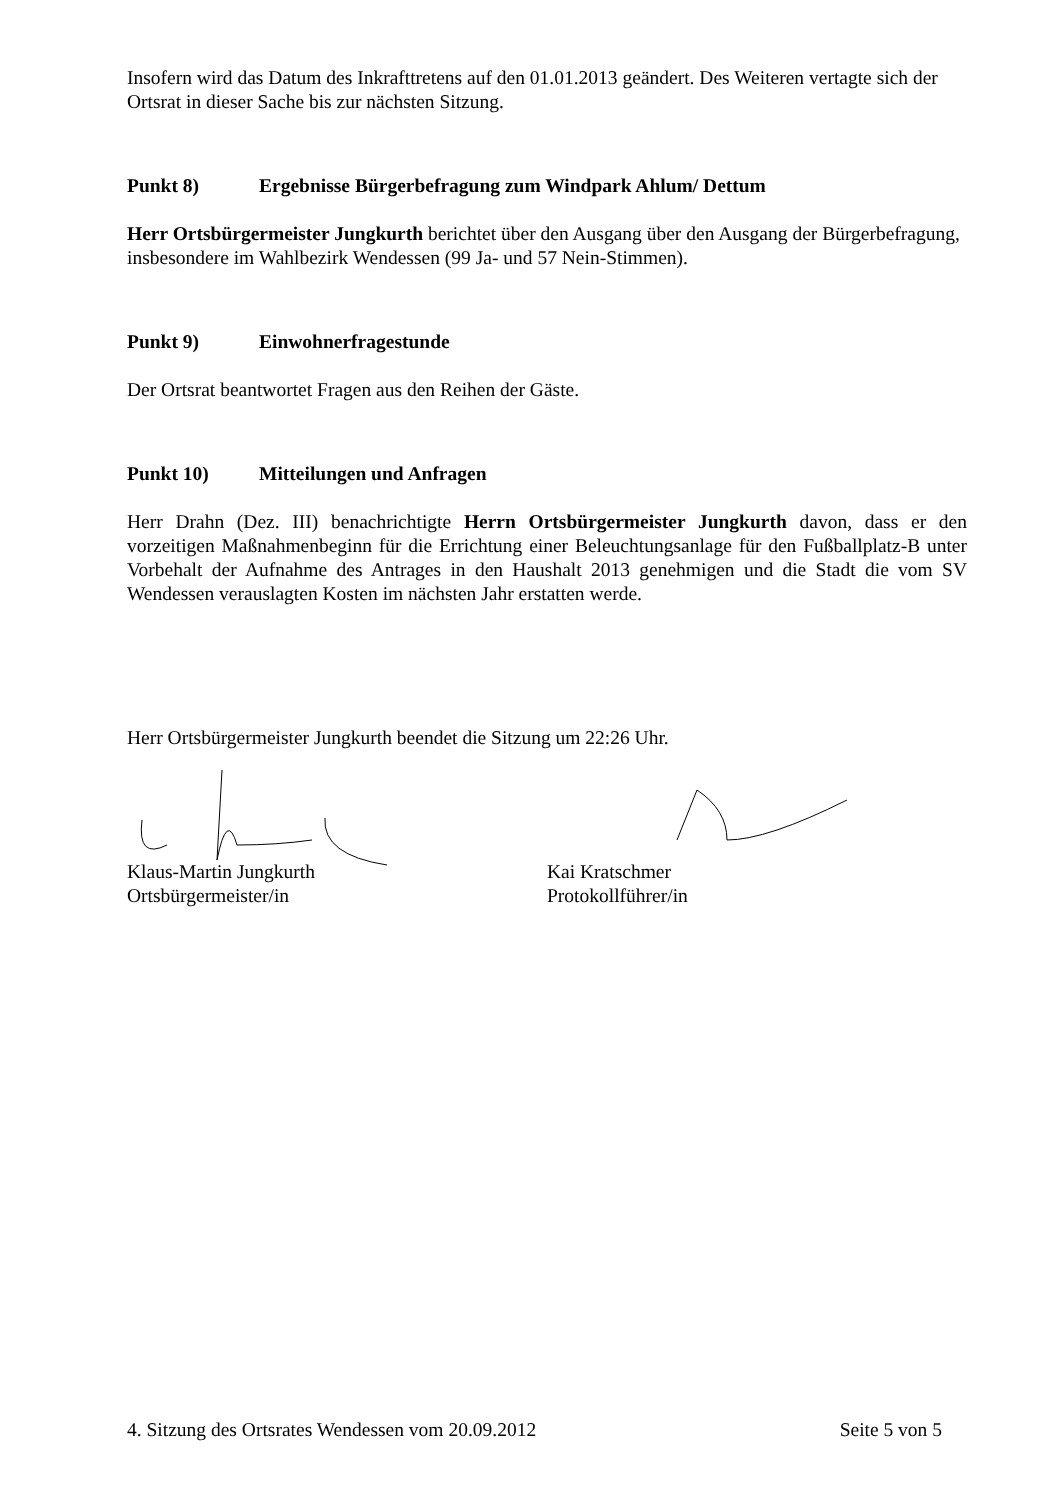Insofern wird das Datum des Inkrafttretens auf den 01.01.2013 geändert. Des Weiteren vertagte sich der Ortsrat in dieser Sache bis zur nächsten Sitzung.
Punkt 8) Ergebnisse Bürgerbefragung zum Windpark Ahlum/ Dettum
Herr Ortsbürgermeister Jungkurth berichtet über den Ausgang über den Ausgang der Bürgerbefragung, insbesondere im Wahlbezirk Wendessen (99 Ja- und 57 Nein-Stimmen).
Punkt 9) Einwohnerfragestunde
Der Ortsrat beantwortet Fragen aus den Reihen der Gäste.
Punkt 10) Mitteilungen und Anfragen
Herr Drahn (Dez. III) benachrichtigte Herrn Ortsbürgermeister Jungkurth davon, dass er den vorzeitigen Maßnahmenbeginn für die Errichtung einer Beleuchtungsanlage für den Fußballplatz-B unter Vorbehalt der Aufnahme des Antrages in den Haushalt 2013 genehmigen und die Stadt die vom SV Wendessen verauslagten Kosten im nächsten Jahr erstatten werde.
Herr Ortsbürgermeister Jungkurth beendet die Sitzung um 22:26 Uhr.
Klaus-Martin Jungkurth
Ortsbürgermeister/in
Kai Kratschmer
Protokollführer/in
4. Sitzung des Ortsrates Wendessen vom 20.09.2012 Seite 5 von 5